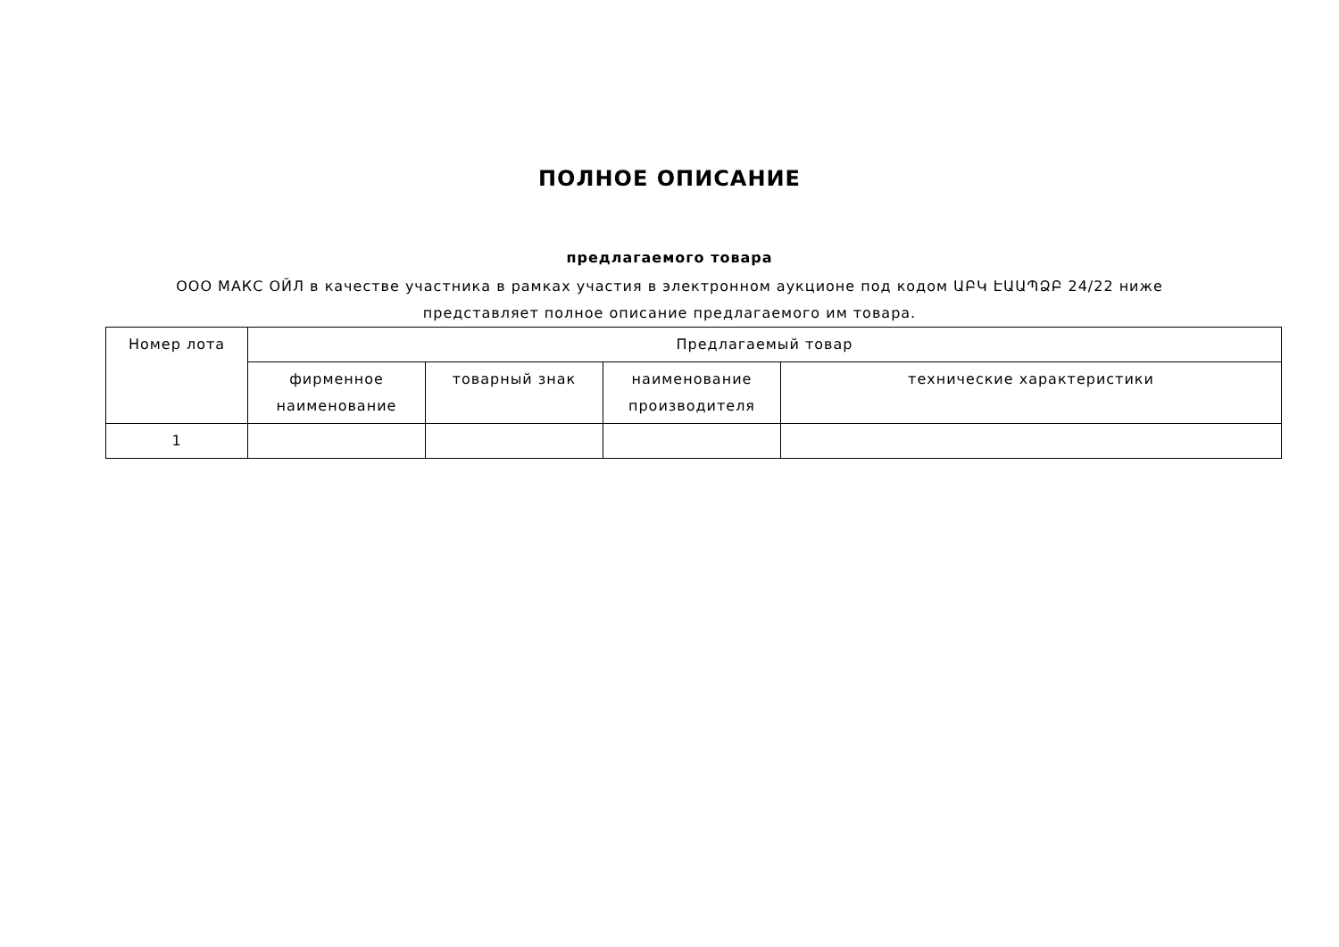ПОЛНОЕ ОПИСАНИЕ
предлагаемого товара
ООО МАКС ОЙЛ в качестве участника в рамках участия в электронном аукционе под кодом ԱԲԿ ԷԱԱՊՁԲ 24/22 ниже представляет полное описание предлагаемого им товара.
| Номер лота | Предлагаемый товар | | | |
| --- | --- | --- | --- | --- |
| | фирменное наименование | товарный знак | наименование производителя | технические характеристики |
| 1 | | | | |